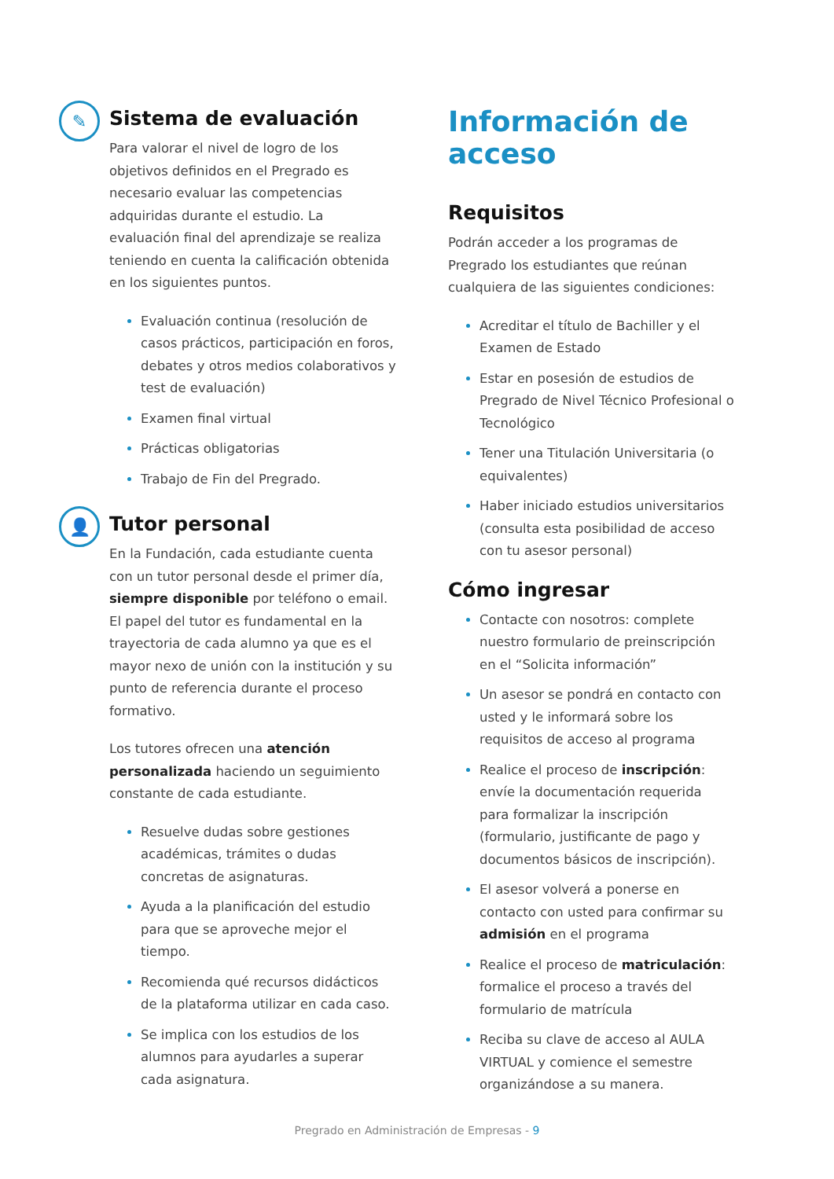✎
Sistema de evaluación
Para valorar el nivel de logro de los objetivos definidos en el Pregrado es necesario evaluar las competencias adquiridas durante el estudio. La evaluación final del aprendizaje se realiza teniendo en cuenta la calificación obtenida en los siguientes puntos.
Evaluación continua (resolución de casos prácticos, participación en foros, debates y otros medios colaborativos y test de evaluación)
Examen final virtual
Prácticas obligatorias
Trabajo de Fin del Pregrado.
👤
Tutor personal
En la Fundación, cada estudiante cuenta con un tutor personal desde el primer día, siempre disponible por teléfono o email. El papel del tutor es fundamental en la trayectoria de cada alumno ya que es el mayor nexo de unión con la institución y su punto de referencia durante el proceso formativo.
Los tutores ofrecen una atención personalizada haciendo un seguimiento constante de cada estudiante.
Resuelve dudas sobre gestiones académicas, trámites o dudas concretas de asignaturas.
Ayuda a la planificación del estudio para que se aproveche mejor el tiempo.
Recomienda qué recursos didácticos de la plataforma utilizar en cada caso.
Se implica con los estudios de los alumnos para ayudarles a superar cada asignatura.
Información de acceso
Requisitos
Podrán acceder a los programas de Pregrado los estudiantes que reúnan cualquiera de las siguientes condiciones:
Acreditar el título de Bachiller y el Examen de Estado
Estar en posesión de estudios de Pregrado de Nivel Técnico Profesional o Tecnológico
Tener una Titulación Universitaria (o equivalentes)
Haber iniciado estudios universitarios (consulta esta posibilidad de acceso con tu asesor personal)
Cómo ingresar
Contacte con nosotros: complete nuestro formulario de preinscripción en el “Solicita información”
Un asesor se pondrá en contacto con usted y le informará sobre los requisitos de acceso al programa
Realice el proceso de inscripción: envíe la documentación requerida para formalizar la inscripción (formulario, justificante de pago y documentos básicos de inscripción).
El asesor volverá a ponerse en contacto con usted para confirmar su admisión en el programa
Realice el proceso de matriculación: formalice el proceso a través del formulario de matrícula
Reciba su clave de acceso al AULA VIRTUAL y comience el semestre organizándose a su manera.
Pregrado en Administración de Empresas - 9